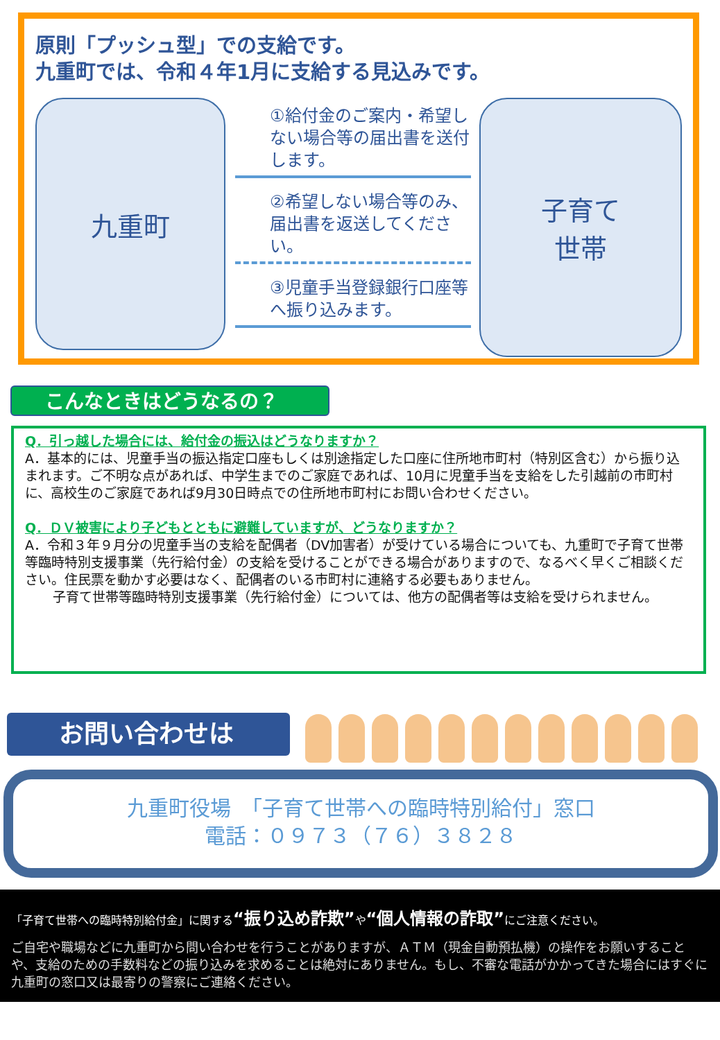原則「プッシュ型」での支給です。
九重町では、令和４年1月に支給する見込みです。
九重町
①給付金のご案内・希望しない場合等の届出書を送付します。
②希望しない場合等のみ、届出書を返送してください。
③児童手当登録銀行口座等へ振り込みます。
子育て
世帯
こんなときはどうなるの？
Q．引っ越した場合には、給付金の振込はどうなりますか？
A．基本的には、児童手当の振込指定口座もしくは別途指定した口座に住所地市町村（特別区含む）から振り込まれます。ご不明な点があれば、中学生までのご家庭であれば、10月に児童手当を支給をした引越前の市町村に、高校生のご家庭であれば9月30日時点での住所地市町村にお問い合わせください。
Q．ＤＶ被害により子どもとともに避難していますが、どうなりますか？
A．令和３年９月分の児童手当の支給を配偶者（DV加害者）が受けている場合についても、九重町で子育て世帯等臨時特別支援事業（先行給付金）の支給を受けることができる場合がありますので、なるべく早くご相談ください。住民票を動かす必要はなく、配偶者のいる市町村に連絡する必要もありません。
子育て世帯等臨時特別支援事業（先行給付金）については、他方の配偶者等は支給を受けられません。
お問い合わせは
九重町役場　「子育て世帯への臨時特別給付」窓口
電話：０９７３（７６）３８２８
「子育て世帯への臨時特別給付金」に関する“振り込め詐欺”や“個人情報の詐取”にご注意ください。
ご自宅や職場などに九重町から問い合わせを行うことがありますが、ＡＴＭ（現金自動預払機）の操作をお願いすることや、支給のための手数料などの振り込みを求めることは絶対にありません。もし、不審な電話がかかってきた場合にはすぐに九重町の窓口又は最寄りの警察にご連絡ください。